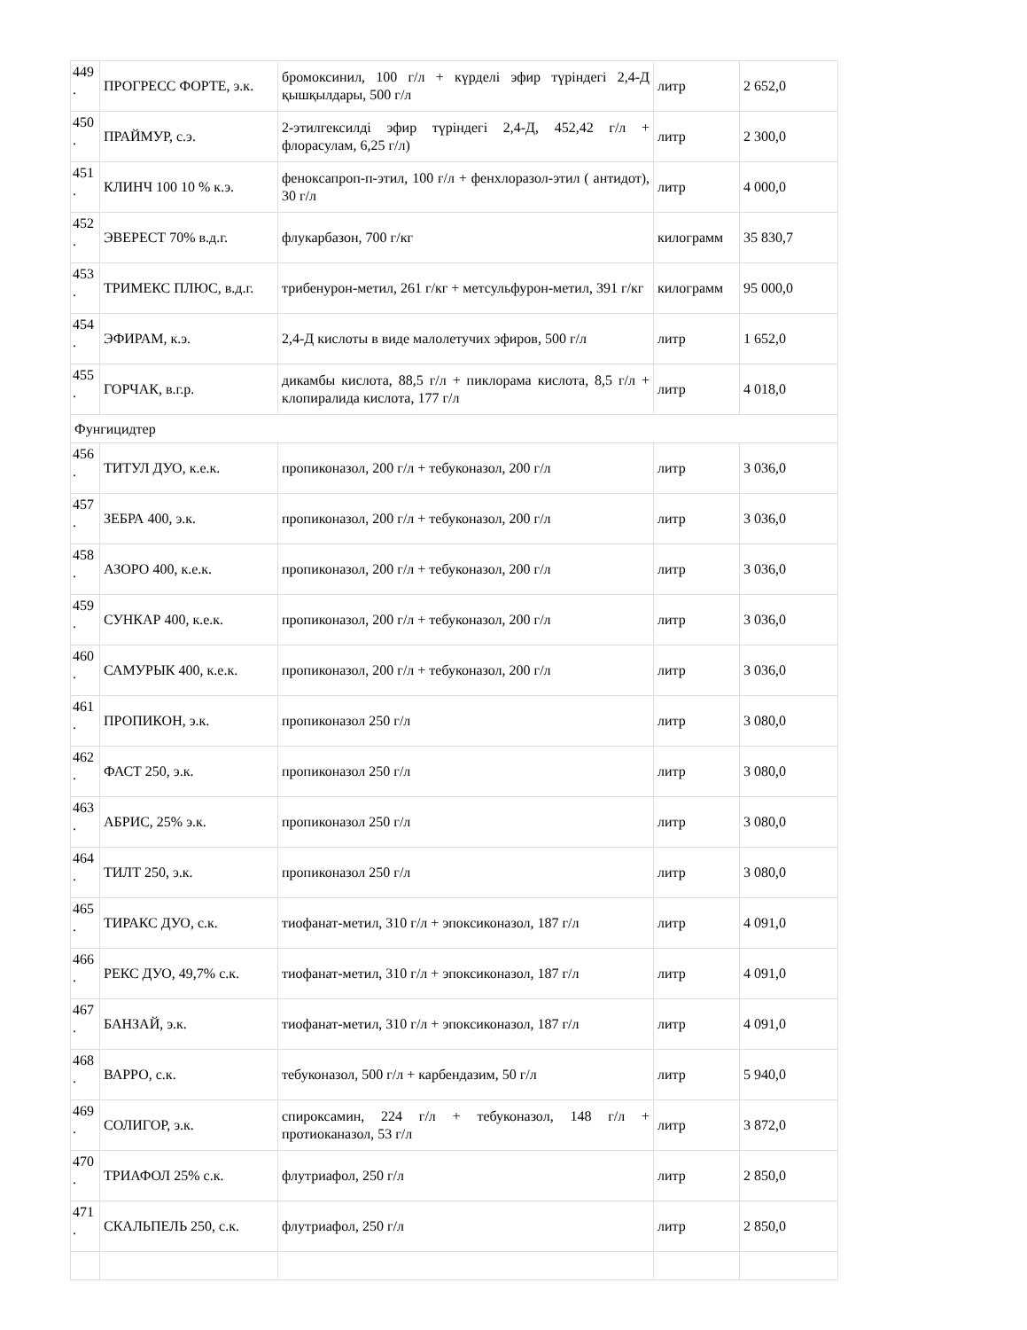| 449 . | ПРОГРЕСС ФОРТЕ, э.к. | бромоксинил, 100 г/л + күрделі эфир түріндегі 2,4-Д қышқылдары, 500 г/л | литр | 2 652,0 |
| 450 . | ПРАЙМУР, с.э. | 2-этилгексилді эфир түріндегі 2,4-Д, 452,42 г/л + флорасулам, 6,25 г/л) | литр | 2 300,0 |
| 451 . | КЛИНЧ 100 10 % к.э. | феноксапроп-п-этил, 100 г/л + фенхлоразол-этил ( антидот), 30 г/л | литр | 4 000,0 |
| 452 . | ЭВЕРЕСТ 70% в.д.г. | флукарбазон, 700 г/кг | килограмм | 35 830,7 |
| 453 . | ТРИМЕКС ПЛЮС, в.д.г. | трибенурон-метил, 261 г/кг + метсульфурон-метил, 391 г/кг | килограмм | 95 000,0 |
| 454 . | ЭФИРАМ, к.э. | 2,4-Д кислоты в виде малолетучих эфиров, 500 г/л | литр | 1 652,0 |
| 455 . | ГОРЧАК, в.г.р. | дикамбы кислота, 88,5 г/л + пиклорама кислота, 8,5 г/л + клопиралида кислота, 177 г/л | литр | 4 018,0 |
| Фунгицидтер | | | | |
| 456 . | ТИТУЛ ДУО, к.е.к. | пропиконазол, 200 г/л + тебуконазол, 200 г/л | литр | 3 036,0 |
| 457 . | ЗЕБРА 400, э.к. | пропиконазол, 200 г/л + тебуконазол, 200 г/л | литр | 3 036,0 |
| 458 . | АЗОРО 400, к.е.к. | пропиконазол, 200 г/л + тебуконазол, 200 г/л | литр | 3 036,0 |
| 459 . | СУНКАР 400, к.е.к. | пропиконазол, 200 г/л + тебуконазол, 200 г/л | литр | 3 036,0 |
| 460 . | САМУРЫК 400, к.е.к. | пропиконазол, 200 г/л + тебуконазол, 200 г/л | литр | 3 036,0 |
| 461 . | ПРОПИКОН, э.к. | пропиконазол 250 г/л | литр | 3 080,0 |
| 462 . | ФАСТ 250, э.к. | пропиконазол 250 г/л | литр | 3 080,0 |
| 463 . | АБРИС, 25% э.к. | пропиконазол 250 г/л | литр | 3 080,0 |
| 464 . | ТИЛТ 250, э.к. | пропиконазол 250 г/л | литр | 3 080,0 |
| 465 . | ТИРАКС ДУО, с.к. | тиофанат-метил, 310 г/л + эпоксиконазол, 187 г/л | литр | 4 091,0 |
| 466 . | РЕКС ДУО, 49,7% с.к. | тиофанат-метил, 310 г/л + эпоксиконазол, 187 г/л | литр | 4 091,0 |
| 467 . | БАНЗАЙ, э.к. | тиофанат-метил, 310 г/л + эпоксиконазол, 187 г/л | литр | 4 091,0 |
| 468 . | ВАРРО, с.к. | тебуконазол, 500 г/л + карбендазим, 50 г/л | литр | 5 940,0 |
| 469 . | СОЛИГОР, э.к. | спироксамин, 224 г/л + тебуконазол, 148 г/л + протиоканазол, 53 г/л | литр | 3 872,0 |
| 470 . | ТРИАФОЛ 25% с.к. | флутриафол, 250 г/л | литр | 2 850,0 |
| 471 . | СКАЛЬПЕЛЬ 250, с.к. | флутриафол, 250 г/л | литр | 2 850,0 |